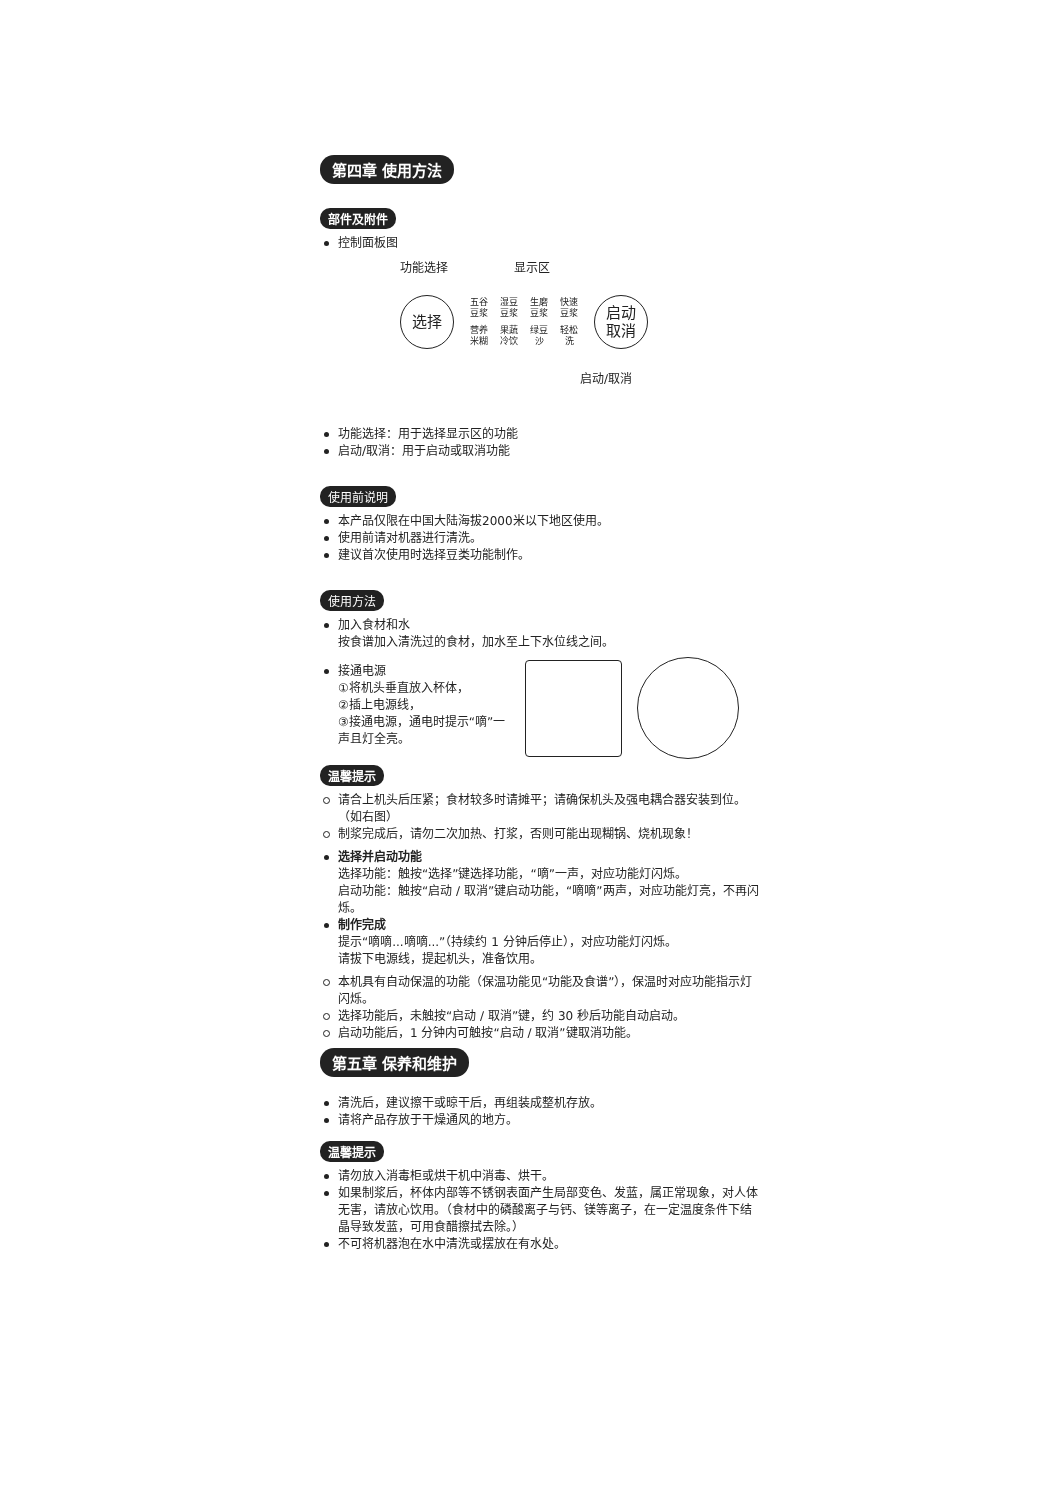第四章 使用方法
部件及附件
控制面板图
功能选择 显示区
选择
五谷
豆浆
湿豆
豆浆
生磨
豆浆
快速
豆浆
营养
米糊
果蔬
冷饮
绿豆
沙
轻松
洗
启动
取消
启动/取消
功能选择：用于选择显示区的功能
启动/取消：用于启动或取消功能
使用前说明
本产品仅限在中国大陆海拔2000米以下地区使用。
使用前请对机器进行清洗。
建议首次使用时选择豆类功能制作。
使用方法
加入食材和水
按食谱加入清洗过的食材，加水至上下水位线之间。
接通电源
①将机头垂直放入杯体，
②插上电源线，
③接通电源，通电时提示“嘀”一声且灯全亮。
温馨提示
请合上机头后压紧；食材较多时请摊平；请确保机头及强电耦合器安装到位。（如右图）
制浆完成后，请勿二次加热、打浆，否则可能出现糊锅、烧机现象！
选择并启动功能
选择功能：触按“选择”键选择功能，“嘀”一声，对应功能灯闪烁。
启动功能：触按“启动 / 取消”键启动功能，“嘀嘀”两声，对应功能灯亮，不再闪烁。
制作完成
提示“嘀嘀...嘀嘀...”（持续约 1 分钟后停止），对应功能灯闪烁。
请拔下电源线，提起机头，准备饮用。
本机具有自动保温的功能（保温功能见“功能及食谱”），保温时对应功能指示灯闪烁。
选择功能后，未触按“启动 / 取消”键，约 30 秒后功能自动启动。
启动功能后，1 分钟内可触按“启动 / 取消”键取消功能。
第五章 保养和维护
清洗后，建议擦干或晾干后，再组装成整机存放。
请将产品存放于干燥通风的地方。
温馨提示
请勿放入消毒柜或烘干机中消毒、烘干。
如果制浆后，杯体内部等不锈钢表面产生局部变色、发蓝，属正常现象，对人体无害，请放心饮用。（食材中的磷酸离子与钙、镁等离子，在一定温度条件下结晶导致发蓝，可用食醋擦拭去除。）
不可将机器泡在水中清洗或摆放在有水处。